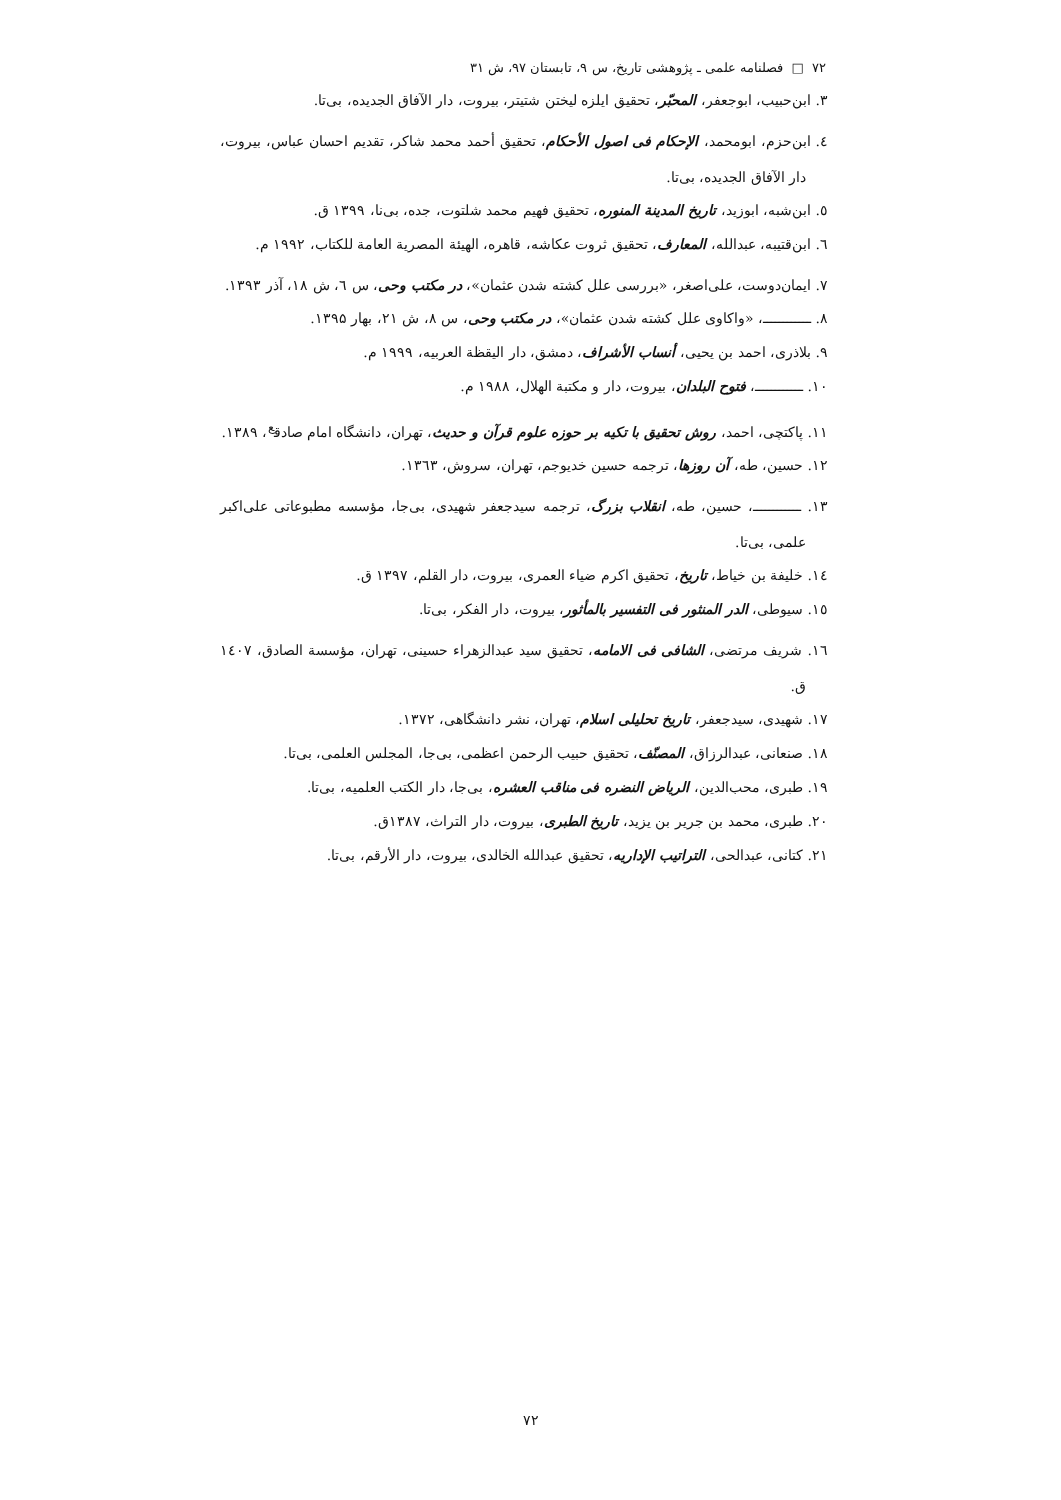۷۲ □ فصلنامه علمی ـ پژوهشی تاریخ، س ۹، تابستان ۹۷، ش ۳۱
۳. ابن‌حبیب، ابوجعفر، المحبّر، تحقیق ایلزه لیختن شتیتر، بیروت، دار الآفاق الجدیده، بی‌تا.
٤. ابن‌حزم، ابومحمد، الإحکام فی اصول الأحکام، تحقیق أحمد محمد شاکر، تقدیم احسان عباس، بیروت، دار الآفاق الجدیده، بی‌تا.
٥. ابن‌شبه، ابوزید، تاریخ المدینة المنوره، تحقیق فهیم محمد شلتوت، جده، بی‌نا، ۱۳۹۹ ق.
٦. ابن‌قتیبه، عبدالله، المعارف، تحقیق ثروت عکاشه، قاهره، الهیئة المصریة العامة للکتاب، ۱۹۹۲ م.
۷. ایمان‌دوست، علی‌اصغر، «بررسی علل کشته شدن عثمان»، در مکتب وحی، س ٦، ش ۱۸، آذر ۱۳۹۳.
۸. ــــــــــــ، «واکاوی علل کشته شدن عثمان»، در مکتب وحی، س ۸، ش ۲۱، بهار ۱۳۹۵.
۹. بلاذری، احمد بن یحیی، أنساب الأشراف، دمشق، دار الیقظة العربیه، ۱۹۹۹ م.
۱۰. ــــــــــــ، فتوح البلدان، بیروت، دار و مکتبة الهلال، ۱۹۸۸ م.
۱۱. پاکتچی، احمد، روش تحقیق با تکیه بر حوزه علوم قرآن و حدیث، تهران، دانشگاه امام صادق<sup>ع</sup>، ۱۳۸۹.
۱۲. حسین، طه، آن روزها، ترجمه حسین خدیوجم، تهران، سروش، ۱۳٦۳.
۱۳. ــــــــــــ، حسین، طه، انقلاب بزرگ، ترجمه سیدجعفر شهیدی، بی‌جا، مؤسسه مطبوعاتی علی‌اکبر علمی، بی‌تا.
۱٤. خلیفة بن خیاط، تاریخ، تحقیق اکرم ضیاء العمری، بیروت، دار القلم، ۱۳۹۷ ق.
۱٥. سیوطی، الدر المنثور فی التفسیر بالمأثور، بیروت، دار الفکر، بی‌تا.
۱٦. شریف مرتضی، الشافی فی الامامه، تحقیق سید عبدالزهراء حسینی، تهران، مؤسسة الصادق، ۱٤۰۷ ق.
۱۷. شهیدی، سیدجعفر، تاریخ تحلیلی اسلام، تهران، نشر دانشگاهی، ۱۳۷۲.
۱۸. صنعانی، عبدالرزاق، المصنّف، تحقیق حبیب الرحمن اعظمی، بی‌جا، المجلس العلمی، بی‌تا.
۱۹. طبری، محب‌الدین، الریاض النضره فی مناقب العشره، بی‌جا، دار الکتب العلمیه، بی‌تا.
۲۰. طبری، محمد بن جریر بن یزید، تاریخ الطبری، بیروت، دار التراث، ۱۳۸۷ق.
۲۱. کتانی، عبدالحی، التراتیب الإداریه، تحقیق عبدالله الخالدی، بیروت، دار الأرقم، بی‌تا.
۷۲